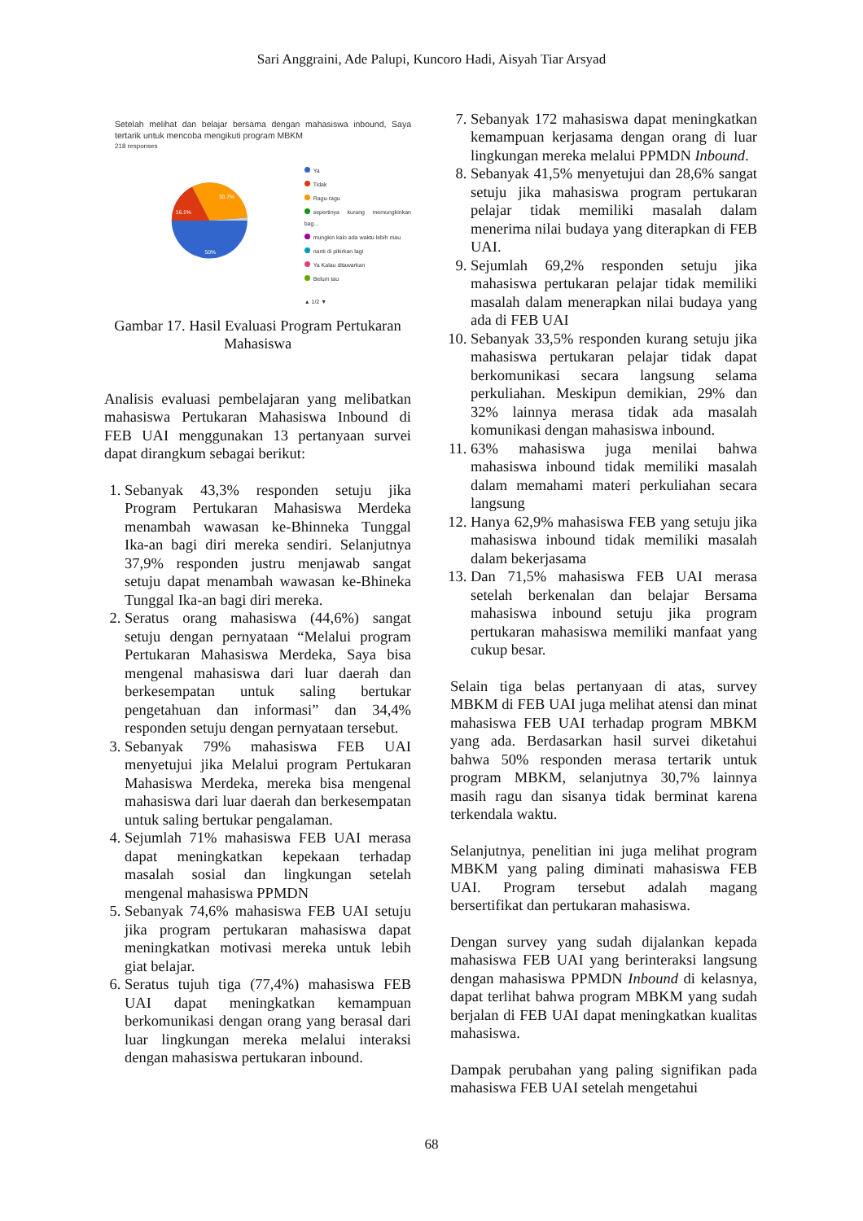Sari Anggraini, Ade Palupi, Kuncoro Hadi, Aisyah Tiar Arsyad
Setelah melihat dan belajar bersama dengan mahasiswa inbound, Saya tertarik untuk mencoba mengikuti program MBKM
218 responses
16.1%
30.7%
50%
Ya
Tidak
Ragu-ragu
sepertinya kurang memungkinkan bag...
mungkin kalo ada waktu lebih mau
nanti di pikirkan lagi
Ya Kalau ditawarkan
Belum tau
▲ 1/2 ▼
Gambar 17. Hasil Evaluasi Program Pertukaran Mahasiswa
Analisis evaluasi pembelajaran yang melibatkan mahasiswa Pertukaran Mahasiswa Inbound di FEB UAI menggunakan 13 pertanyaan survei dapat dirangkum sebagai berikut:
1. Sebanyak 43,3% responden setuju jika Program Pertukaran Mahasiswa Merdeka menambah wawasan ke-Bhinneka Tunggal Ika-an bagi diri mereka sendiri. Selanjutnya 37,9% responden justru menjawab sangat setuju dapat menambah wawasan ke-Bhineka Tunggal Ika-an bagi diri mereka.
2. Seratus orang mahasiswa (44,6%) sangat setuju dengan pernyataan “Melalui program Pertukaran Mahasiswa Merdeka, Saya bisa mengenal mahasiswa dari luar daerah dan berkesempatan untuk saling bertukar pengetahuan dan informasi” dan 34,4% responden setuju dengan pernyataan tersebut.
3. Sebanyak 79% mahasiswa FEB UAI menyetujui jika Melalui program Pertukaran Mahasiswa Merdeka, mereka bisa mengenal mahasiswa dari luar daerah dan berkesempatan untuk saling bertukar pengalaman.
4. Sejumlah 71% mahasiswa FEB UAI merasa dapat meningkatkan kepekaan terhadap masalah sosial dan lingkungan setelah mengenal mahasiswa PPMDN
5. Sebanyak 74,6% mahasiswa FEB UAI setuju jika program pertukaran mahasiswa dapat meningkatkan motivasi mereka untuk lebih giat belajar.
6. Seratus tujuh tiga (77,4%) mahasiswa FEB UAI dapat meningkatkan kemampuan berkomunikasi dengan orang yang berasal dari luar lingkungan mereka melalui interaksi dengan mahasiswa pertukaran inbound.
7. Sebanyak 172 mahasiswa dapat meningkatkan kemampuan kerjasama dengan orang di luar lingkungan mereka melalui PPMDN Inbound.
8. Sebanyak 41,5% menyetujui dan 28,6% sangat setuju jika mahasiswa program pertukaran pelajar tidak memiliki masalah dalam menerima nilai budaya yang diterapkan di FEB UAI.
9. Sejumlah 69,2% responden setuju jika mahasiswa pertukaran pelajar tidak memiliki masalah dalam menerapkan nilai budaya yang ada di FEB UAI
10. Sebanyak 33,5% responden kurang setuju jika mahasiswa pertukaran pelajar tidak dapat berkomunikasi secara langsung selama perkuliahan. Meskipun demikian, 29% dan 32% lainnya merasa tidak ada masalah komunikasi dengan mahasiswa inbound.
11. 63% mahasiswa juga menilai bahwa mahasiswa inbound tidak memiliki masalah dalam memahami materi perkuliahan secara langsung
12. Hanya 62,9% mahasiswa FEB yang setuju jika mahasiswa inbound tidak memiliki masalah dalam bekerjasama
13. Dan 71,5% mahasiswa FEB UAI merasa setelah berkenalan dan belajar Bersama mahasiswa inbound setuju jika program pertukaran mahasiswa memiliki manfaat yang cukup besar.
Selain tiga belas pertanyaan di atas, survey MBKM di FEB UAI juga melihat atensi dan minat mahasiswa FEB UAI terhadap program MBKM yang ada. Berdasarkan hasil survei diketahui bahwa 50% responden merasa tertarik untuk program MBKM, selanjutnya 30,7% lainnya masih ragu dan sisanya tidak berminat karena terkendala waktu.
Selanjutnya, penelitian ini juga melihat program MBKM yang paling diminati mahasiswa FEB UAI. Program tersebut adalah magang bersertifikat dan pertukaran mahasiswa.
Dengan survey yang sudah dijalankan kepada mahasiswa FEB UAI yang berinteraksi langsung dengan mahasiswa PPMDN Inbound di kelasnya, dapat terlihat bahwa program MBKM yang sudah berjalan di FEB UAI dapat meningkatkan kualitas mahasiswa.
Dampak perubahan yang paling signifikan pada mahasiswa FEB UAI setelah mengetahui
68